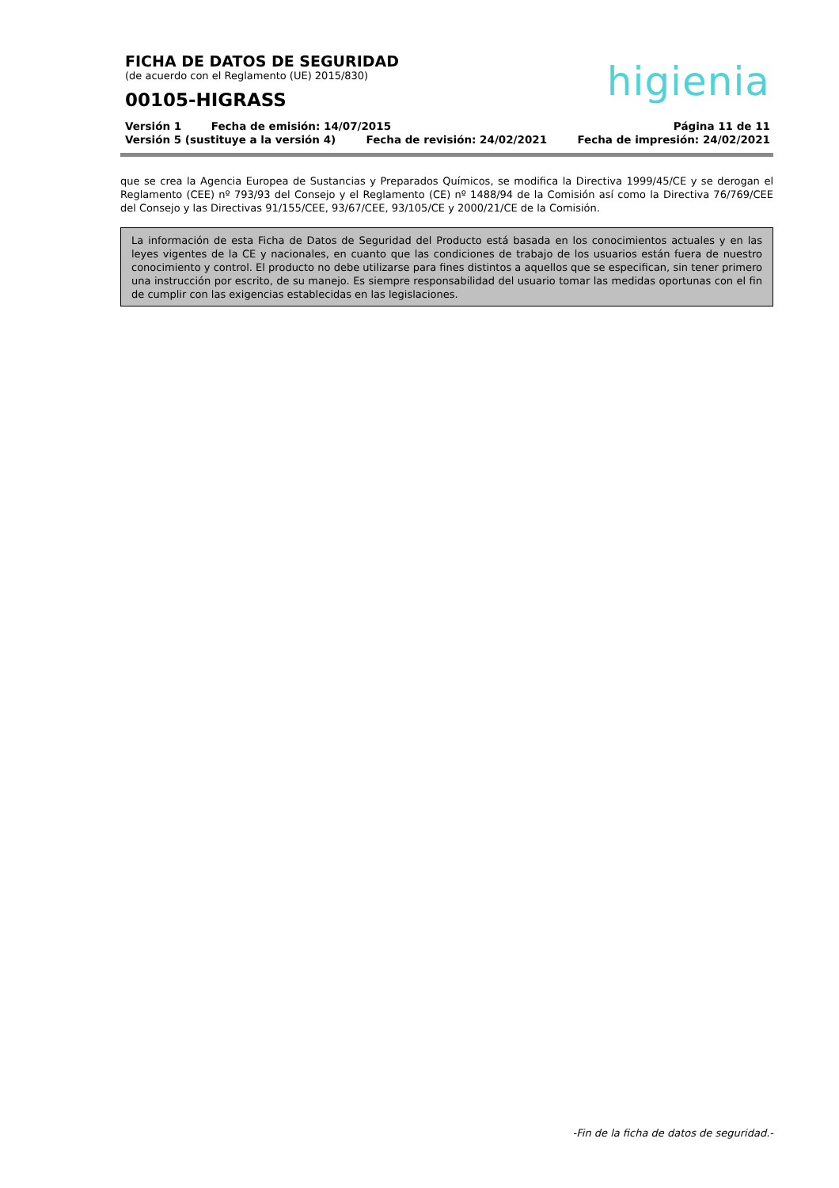FICHA DE DATOS DE SEGURIDAD
(de acuerdo con el Reglamento (UE) 2015/830)
00105-HIGRASS
higienia
Versión 1 Fecha de emisión: 14/07/2015 Página 11 de 11
Versión 5 (sustituye a la versión 4) Fecha de revisión: 24/02/2021 Fecha de impresión: 24/02/2021
que se crea la Agencia Europea de Sustancias y Preparados Químicos, se modifica la Directiva 1999/45/CE y se derogan el Reglamento (CEE) nº 793/93 del Consejo y el Reglamento (CE) nº 1488/94 de la Comisión así como la Directiva 76/769/CEE del Consejo y las Directivas 91/155/CEE, 93/67/CEE, 93/105/CE y 2000/21/CE de la Comisión.
La información de esta Ficha de Datos de Seguridad del Producto está basada en los conocimientos actuales y en las leyes vigentes de la CE y nacionales, en cuanto que las condiciones de trabajo de los usuarios están fuera de nuestro conocimiento y control. El producto no debe utilizarse para fines distintos a aquellos que se especifican, sin tener primero una instrucción por escrito, de su manejo. Es siempre responsabilidad del usuario tomar las medidas oportunas con el fin de cumplir con las exigencias establecidas en las legislaciones.
-Fin de la ficha de datos de seguridad.-